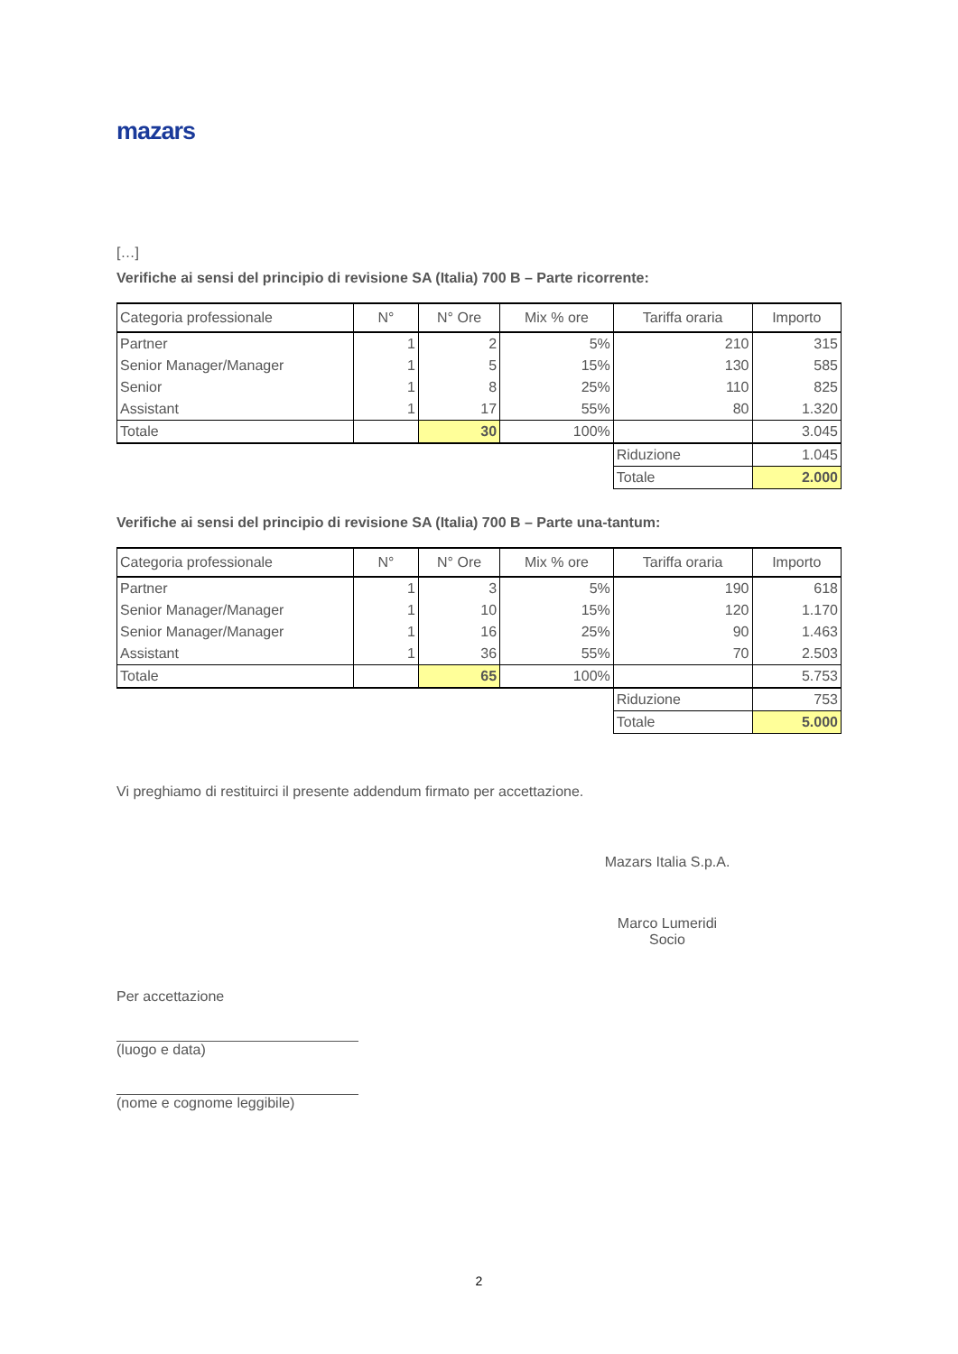mazars
[…]
Verifiche ai sensi del principio di revisione SA (Italia) 700 B – Parte ricorrente:
| Categoria professionale | N° | N° Ore | Mix % ore | Tariffa oraria | Importo |
| --- | --- | --- | --- | --- | --- |
| Partner | 1 | 2 | 5% | 210 | 315 |
| Senior Manager/Manager | 1 | 5 | 15% | 130 | 585 |
| Senior | 1 | 8 | 25% | 110 | 825 |
| Assistant | 1 | 17 | 55% | 80 | 1.320 |
| Totale | | 30 | 100% | | 3.045 |
| | | | | Riduzione | 1.045 |
| | | | | Totale | 2.000 |
Verifiche ai sensi del principio di revisione SA (Italia) 700 B – Parte una-tantum:
| Categoria professionale | N° | N° Ore | Mix % ore | Tariffa oraria | Importo |
| --- | --- | --- | --- | --- | --- |
| Partner | 1 | 3 | 5% | 190 | 618 |
| Senior Manager/Manager | 1 | 10 | 15% | 120 | 1.170 |
| Senior Manager/Manager | 1 | 16 | 25% | 90 | 1.463 |
| Assistant | 1 | 36 | 55% | 70 | 2.503 |
| Totale | | 65 | 100% | | 5.753 |
| | | | | Riduzione | 753 |
| | | | | Totale | 5.000 |
Vi preghiamo di restituirci il presente addendum firmato per accettazione.
Mazars Italia S.p.A.
Marco Lumeridi
Socio
Per accettazione
(luogo e data)
(nome e cognome leggibile)
2